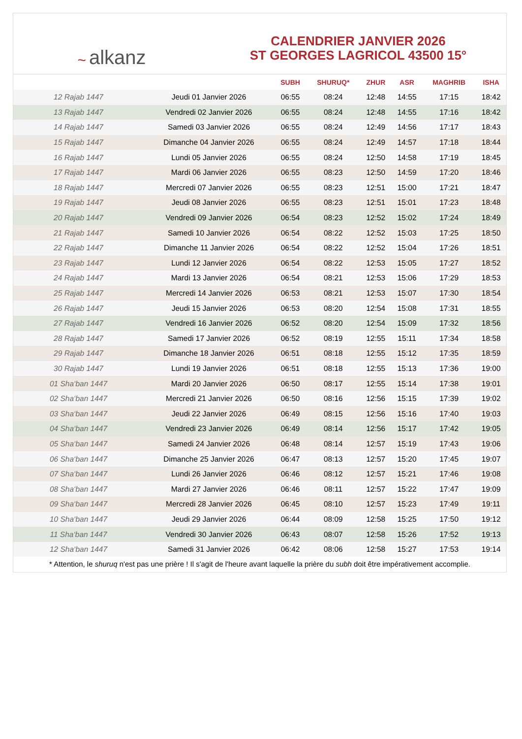~ alkanz
CALENDRIER JANVIER 2026
ST GEORGES LAGRICOL 43500 15°
| | | SUBH | SHURUQ* | ZHUR | ASR | MAGHRIB | ISHA |
| --- | --- | --- | --- | --- | --- | --- | --- |
| 12 Rajab 1447 | Jeudi 01 Janvier 2026 | 06:55 | 08:24 | 12:48 | 14:55 | 17:15 | 18:42 |
| 13 Rajab 1447 | Vendredi 02 Janvier 2026 | 06:55 | 08:24 | 12:48 | 14:55 | 17:16 | 18:42 |
| 14 Rajab 1447 | Samedi 03 Janvier 2026 | 06:55 | 08:24 | 12:49 | 14:56 | 17:17 | 18:43 |
| 15 Rajab 1447 | Dimanche 04 Janvier 2026 | 06:55 | 08:24 | 12:49 | 14:57 | 17:18 | 18:44 |
| 16 Rajab 1447 | Lundi 05 Janvier 2026 | 06:55 | 08:24 | 12:50 | 14:58 | 17:19 | 18:45 |
| 17 Rajab 1447 | Mardi 06 Janvier 2026 | 06:55 | 08:23 | 12:50 | 14:59 | 17:20 | 18:46 |
| 18 Rajab 1447 | Mercredi 07 Janvier 2026 | 06:55 | 08:23 | 12:51 | 15:00 | 17:21 | 18:47 |
| 19 Rajab 1447 | Jeudi 08 Janvier 2026 | 06:55 | 08:23 | 12:51 | 15:01 | 17:23 | 18:48 |
| 20 Rajab 1447 | Vendredi 09 Janvier 2026 | 06:54 | 08:23 | 12:52 | 15:02 | 17:24 | 18:49 |
| 21 Rajab 1447 | Samedi 10 Janvier 2026 | 06:54 | 08:22 | 12:52 | 15:03 | 17:25 | 18:50 |
| 22 Rajab 1447 | Dimanche 11 Janvier 2026 | 06:54 | 08:22 | 12:52 | 15:04 | 17:26 | 18:51 |
| 23 Rajab 1447 | Lundi 12 Janvier 2026 | 06:54 | 08:22 | 12:53 | 15:05 | 17:27 | 18:52 |
| 24 Rajab 1447 | Mardi 13 Janvier 2026 | 06:54 | 08:21 | 12:53 | 15:06 | 17:29 | 18:53 |
| 25 Rajab 1447 | Mercredi 14 Janvier 2026 | 06:53 | 08:21 | 12:53 | 15:07 | 17:30 | 18:54 |
| 26 Rajab 1447 | Jeudi 15 Janvier 2026 | 06:53 | 08:20 | 12:54 | 15:08 | 17:31 | 18:55 |
| 27 Rajab 1447 | Vendredi 16 Janvier 2026 | 06:52 | 08:20 | 12:54 | 15:09 | 17:32 | 18:56 |
| 28 Rajab 1447 | Samedi 17 Janvier 2026 | 06:52 | 08:19 | 12:55 | 15:11 | 17:34 | 18:58 |
| 29 Rajab 1447 | Dimanche 18 Janvier 2026 | 06:51 | 08:18 | 12:55 | 15:12 | 17:35 | 18:59 |
| 30 Rajab 1447 | Lundi 19 Janvier 2026 | 06:51 | 08:18 | 12:55 | 15:13 | 17:36 | 19:00 |
| 01 Sha‘ban 1447 | Mardi 20 Janvier 2026 | 06:50 | 08:17 | 12:55 | 15:14 | 17:38 | 19:01 |
| 02 Sha‘ban 1447 | Mercredi 21 Janvier 2026 | 06:50 | 08:16 | 12:56 | 15:15 | 17:39 | 19:02 |
| 03 Sha‘ban 1447 | Jeudi 22 Janvier 2026 | 06:49 | 08:15 | 12:56 | 15:16 | 17:40 | 19:03 |
| 04 Sha‘ban 1447 | Vendredi 23 Janvier 2026 | 06:49 | 08:14 | 12:56 | 15:17 | 17:42 | 19:05 |
| 05 Sha‘ban 1447 | Samedi 24 Janvier 2026 | 06:48 | 08:14 | 12:57 | 15:19 | 17:43 | 19:06 |
| 06 Sha‘ban 1447 | Dimanche 25 Janvier 2026 | 06:47 | 08:13 | 12:57 | 15:20 | 17:45 | 19:07 |
| 07 Sha‘ban 1447 | Lundi 26 Janvier 2026 | 06:46 | 08:12 | 12:57 | 15:21 | 17:46 | 19:08 |
| 08 Sha‘ban 1447 | Mardi 27 Janvier 2026 | 06:46 | 08:11 | 12:57 | 15:22 | 17:47 | 19:09 |
| 09 Sha‘ban 1447 | Mercredi 28 Janvier 2026 | 06:45 | 08:10 | 12:57 | 15:23 | 17:49 | 19:11 |
| 10 Sha‘ban 1447 | Jeudi 29 Janvier 2026 | 06:44 | 08:09 | 12:58 | 15:25 | 17:50 | 19:12 |
| 11 Sha‘ban 1447 | Vendredi 30 Janvier 2026 | 06:43 | 08:07 | 12:58 | 15:26 | 17:52 | 19:13 |
| 12 Sha‘ban 1447 | Samedi 31 Janvier 2026 | 06:42 | 08:06 | 12:58 | 15:27 | 17:53 | 19:14 |
* Attention, le shuruq n'est pas une prière ! Il s'agit de l'heure avant laquelle la prière du subh doit être impérativement accomplie.